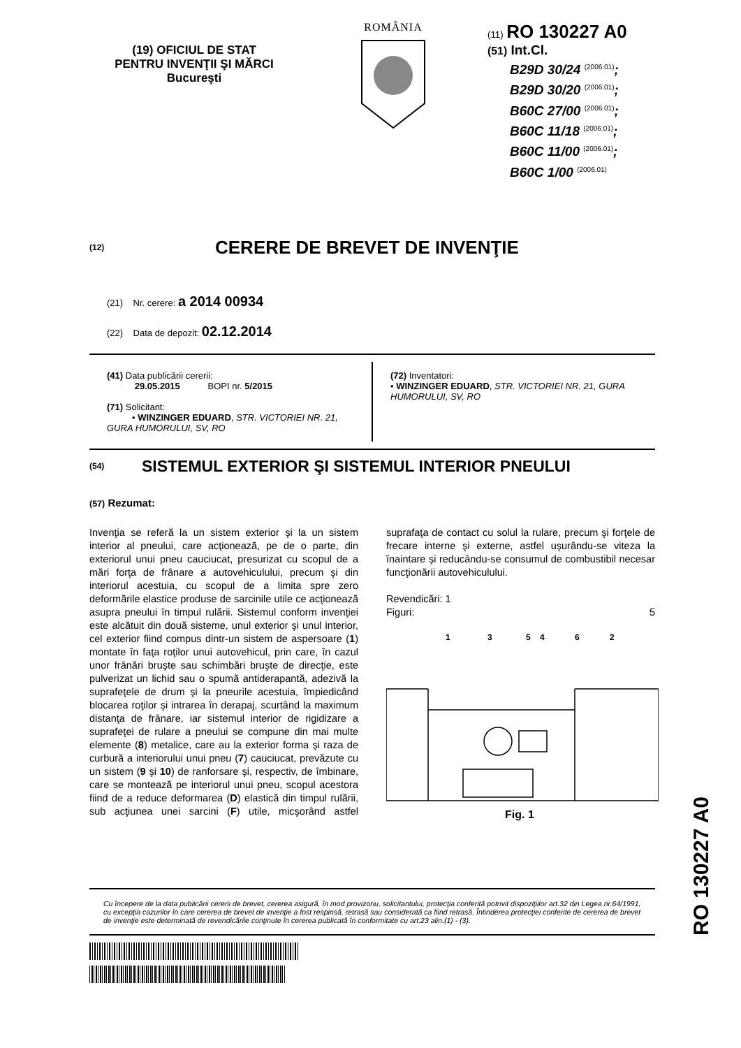(19) OFICIUL DE STAT
PENTRU INVENŢII ŞI MĂRCI
Bucureşti
ROMÂNIA
(11) RO 130227 A0
(51) Int.Cl.
B29D 30/24 <sup>(2006.01)</sup>;
B29D 30/20 <sup>(2006.01)</sup>;
B60C 27/00 <sup>(2006.01)</sup>;
B60C 11/18 <sup>(2006.01)</sup>;
B60C 11/00 <sup>(2006.01)</sup>;
B60C 1/00 <sup>(2006.01)</sup>
(12) CERERE DE BREVET DE INVENŢIE
(21) Nr. cerere: a 2014 00934
(22) Data de depozit: 02.12.2014
(41) Data publicării cererii:
29.05.2015 BOPI nr. 5/2015
(71) Solicitant:
• WINZINGER EDUARD, STR. VICTORIEI NR. 21, GURA HUMORULUI, SV, RO
(72) Inventatori:
• WINZINGER EDUARD, STR. VICTORIEI NR. 21, GURA HUMORULUI, SV, RO
(54) SISTEMUL EXTERIOR ŞI SISTEMUL INTERIOR PNEULUI
(57) Rezumat:
Invenţia se referă la un sistem exterior şi la un sistem interior al pneului, care acţionează, pe de o parte, din exteriorul unui pneu cauciucat, presurizat cu scopul de a mări forţa de frânare a autovehiculului, precum şi din interiorul acestuia, cu scopul de a limita spre zero deformările elastice produse de sarcinile utile ce acţionează asupra pneului în timpul rulării. Sistemul conform invenţiei este alcătuit din două sisteme, unul exterior şi unul interior, cel exterior fiind compus dintr-un sistem de aspersoare (1) montate în faţa roţilor unui autovehicul, prin care, în cazul unor frânări bruşte sau schimbări bruşte de direcţie, este pulverizat un lichid sau o spumă antiderapantă, adezivă la suprafeţele de drum şi la pneurile acestuia, împiedicând blocarea roţilor şi intrarea în derapaj, scurtând la maximum distanţa de frânare, iar sistemul interior de rigidizare a suprafeţei de rulare a pneului se compune din mai multe elemente (8) metalice, care au la exterior forma şi raza de curbură a interiorului unui pneu (7) cauciucat, prevăzute cu un sistem (9 şi 10) de ranforsare şi, respectiv, de îmbinare, care se montează pe interiorul unui pneu, scopul acestora fiind de a reduce deformarea (D) elastică din timpul rulării, sub acţiunea unei sarcini (F) utile, micşorând astfel suprafaţa de contact cu solul la rulare, precum şi forţele de frecare interne şi externe, astfel uşurându-se viteza la înaintare şi reducându-se consumul de combustibil necesar funcţionării autovehiculului.
Revendicări: 1
Figuri: 5
1
3
5
4
6
2
Fig. 1
Cu începere de la data publicării cererii de brevet, cererea asigură, în mod provizoriu, solicitantului, protecţia conferită potrivit dispoziţiilor art.32 din Legea nr.64/1991, cu excepţia cazurilor în care cererea de brevet de invenţie a fost respinsă, retrasă sau considerată ca fiind retrasă. Întinderea protecţiei conferite de cererea de brevet de invenţie este determinată de revendicările conţinute în cererea publicată în conformitate cu art.23 alin.(1) - (3).
RO 130227 A0